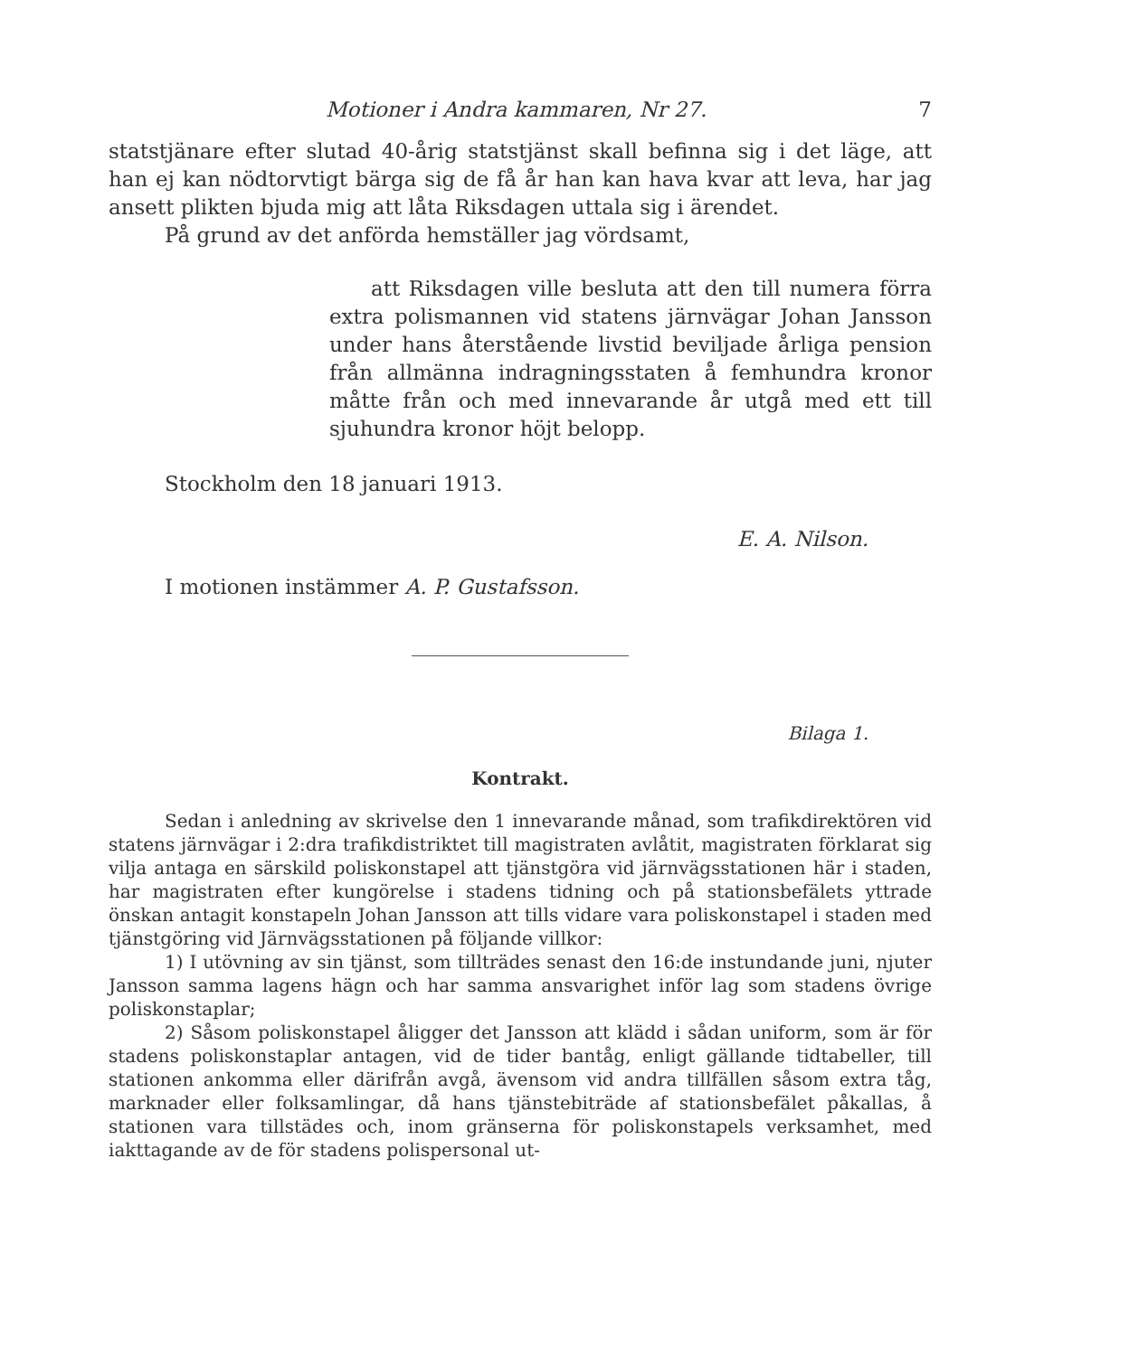Motioner i Andra kammaren, Nr 27. 7
statstjänare efter slutad 40-årig statstjänst skall befinna sig i det läge, att han ej kan nödtorvtigt bärga sig de få år han kan hava kvar att leva, har jag ansett plikten bjuda mig att låta Riksdagen uttala sig i ärendet.
På grund av det anförda hemställer jag vördsamt,
  att Riksdagen ville besluta att den till numera förra extra polismannen vid statens järnvägar Johan Jansson under hans återstående livstid beviljade årliga pension från allmänna indragningsstaten å femhundra kronor måtte från och med innevarande år utgå med ett till sjuhundra kronor höjt belopp.
Stockholm den 18 januari 1913.
E. A. Nilson.
I motionen instämmer A. P. Gustafsson.
Bilaga 1.
Kontrakt.
Sedan i anledning av skrivelse den 1 innevarande månad, som trafikdirektören vid statens järnvägar i 2:dra trafikdistriktet till magistraten avlåtit, magistraten förklarat sig vilja antaga en särskild poliskonstapel att tjänstgöra vid järnvägsstationen här i staden, har magistraten efter kungörelse i stadens tidning och på stationsbefälets yttrade önskan antagit konstapeln Johan Jansson att tills vidare vara poliskonstapel i staden med tjänstgöring vid Järnvägsstationen på följande villkor:
1) I utövning av sin tjänst, som tillträdes senast den 16:de instundande juni, njuter Jansson samma lagens hägn och har samma ansvarighet inför lag som stadens övrige poliskonstaplar;
2) Såsom poliskonstapel åligger det Jansson att klädd i sådan uniform, som är för stadens poliskonstaplar antagen, vid de tider bantåg, enligt gällande tidtabeller, till stationen ankomma eller därifrån avgå, ävensom vid andra tillfällen såsom extra tåg, marknader eller folksamlingar, då hans tjänstebiträde af stationsbefälet påkallas, å stationen vara tillstädes och, inom gränserna för poliskonstapels verksamhet, med iakttagande av de för stadens polispersonal ut-